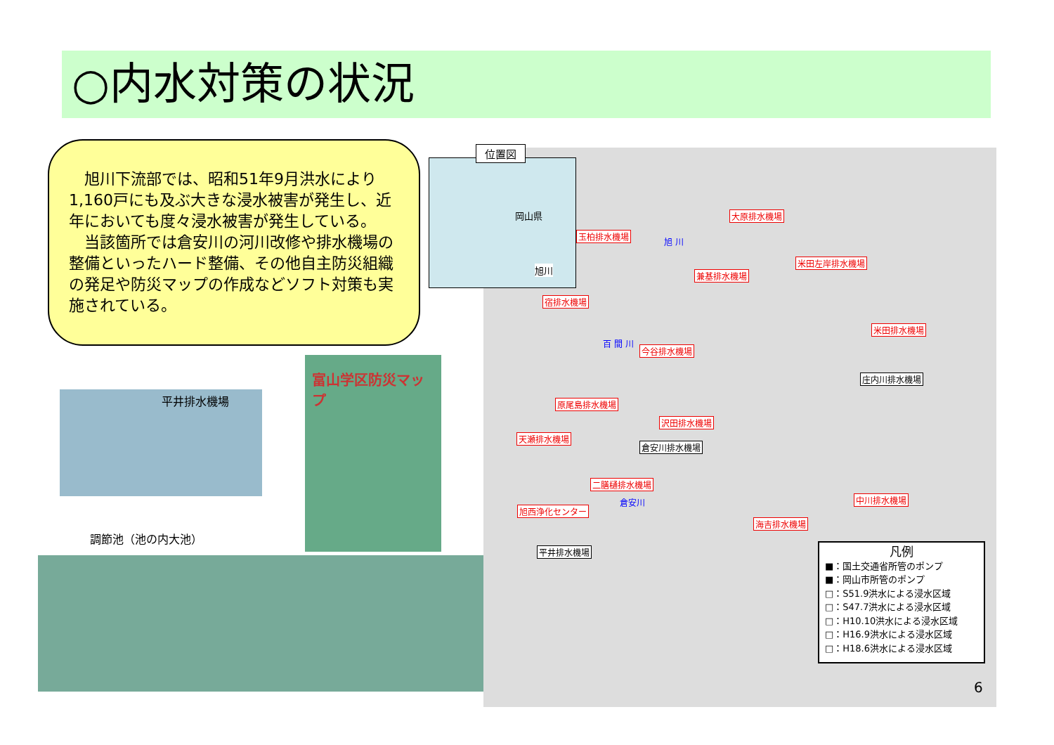○内水対策の状況
　旭川下流部では、昭和51年9月洪水により1,160戸にも及ぶ大きな浸水被害が発生し、近年においても度々浸水被害が発生している。
　当該箇所では倉安川の河川改修や排水機場の整備といったハード整備、その他自主防災組織の発足や防災マップの作成などソフト対策も実施されている。
平井排水機場
富山学区防災マップ
調節池（池の内大池）
位置図
岡山県
旭川
大原排水機場
玉柏排水機場
米田左岸排水機場
兼基排水機場
宿排水機場
米田排水機場
今谷排水機場
庄内川排水機場
原尾島排水機場
沢田排水機場
天瀬排水機場
倉安川排水機場
二膳樋排水機場
中川排水機場
旭西浄化センター
海吉排水機場
平井排水機場
旭 川
百 間 川
倉安川
凡例
■：国土交通省所管のポンプ
■：岡山市所管のポンプ
□：S51.9洪水による浸水区域
□：S47.7洪水による浸水区域
□：H10.10洪水による浸水区域
□：H16.9洪水による浸水区域
□：H18.6洪水による浸水区域
6